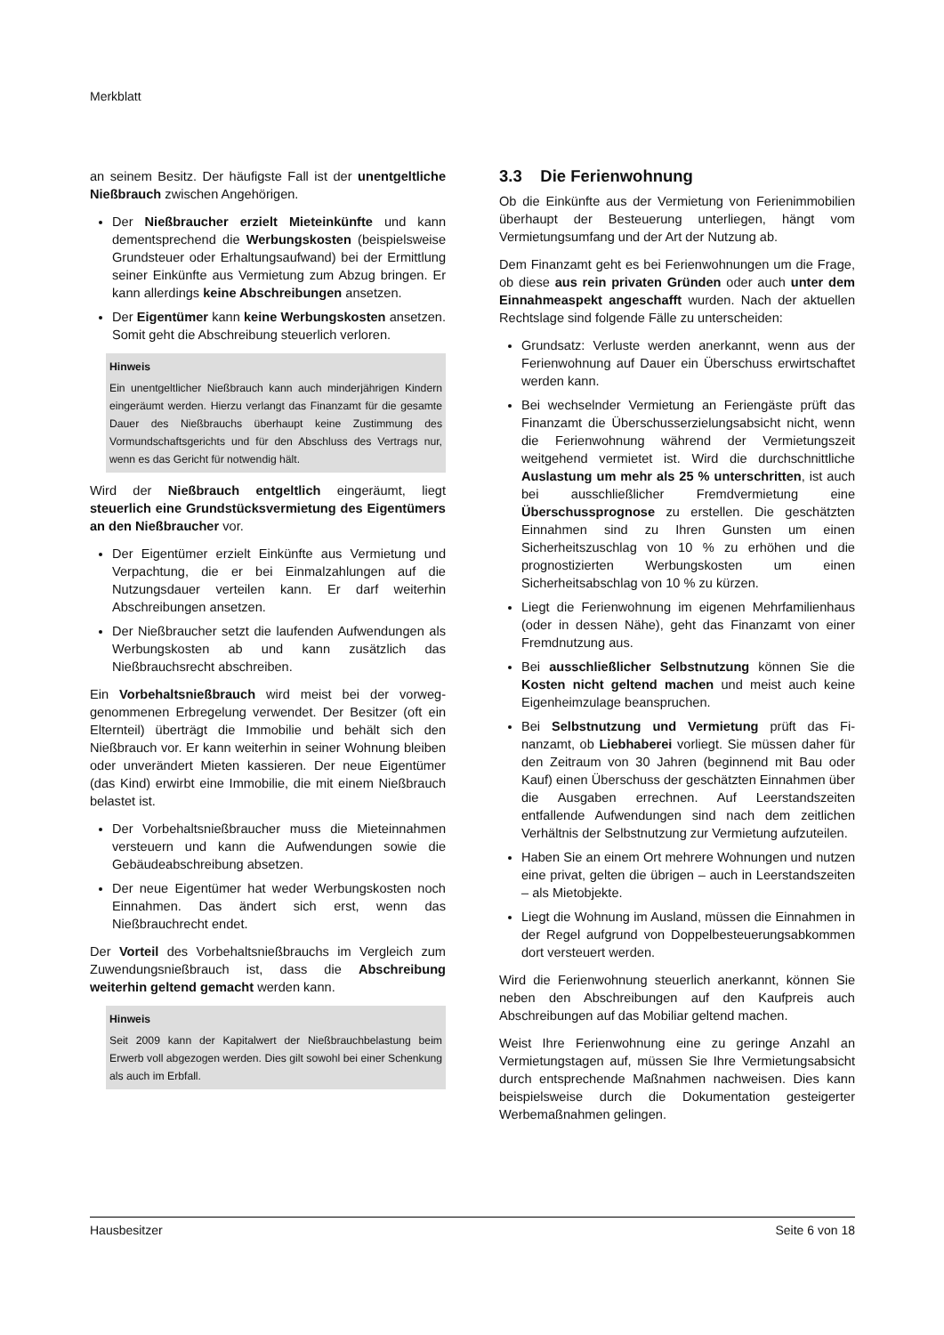Merkblatt
an seinem Besitz. Der häufigste Fall ist der unentgelt­liche Nießbrauch zwischen Angehörigen.
Der Nießbraucher erzielt Mieteinkünfte und kann dementsprechend die Werbungskosten (bei­spielsweise Grundsteuer oder Erhaltungsaufwand) bei der Ermittlung seiner Einkünfte aus Vermietung zum Abzug bringen. Er kann allerdings keine Ab­schreibungen ansetzen.
Der Eigentümer kann keine Werbungskosten an­setzen. Somit geht die Abschreibung steuerlich ver­loren.
Hinweis
Ein unentgeltlicher Nießbrauch kann auch minderjährigen Kindern eingeräumt werden. Hierzu verlangt das Finanzamt für die gesamte Dauer des Nießbrauchs überhaupt keine Zustimmung des Vormundschaftsgerichts und für den Ab­schluss des Vertrags nur, wenn es das Gericht für notwen­dig hält.
Wird der Nießbrauch entgeltlich eingeräumt, liegt steuerlich eine Grundstücksvermietung des Eigen­tümers an den Nießbraucher vor.
Der Eigentümer erzielt Einkünfte aus Vermietung und Verpachtung, die er bei Einmalzahlungen auf die Nutzungsdauer verteilen kann. Er darf weiterhin Abschreibungen ansetzen.
Der Nießbraucher setzt die laufenden Aufwendun­gen als Werbungskosten ab und kann zusätzlich das Nießbrauchsrecht abschreiben.
Ein Vorbehaltsnießbrauch wird meist bei der vorweg­genommenen Erbregelung verwendet. Der Besitzer (oft ein Elternteil) überträgt die Immobilie und behält sich den Nießbrauch vor. Er kann weiterhin in seiner Woh­nung bleiben oder unverändert Mieten kassieren. Der neue Eigentümer (das Kind) erwirbt eine Immobilie, die mit einem Nießbrauch belastet ist.
Der Vorbehaltsnießbraucher muss die Mieteinnah­men versteuern und kann die Aufwendungen sowie die Gebäudeabschreibung absetzen.
Der neue Eigentümer hat weder Werbungskosten noch Einnahmen. Das ändert sich erst, wenn das Nießbrauchrecht endet.
Der Vorteil des Vorbehaltsnießbrauchs im Vergleich zum Zuwendungsnießbrauch ist, dass die Abschrei­bung weiterhin geltend gemacht werden kann.
Hinweis
Seit 2009 kann der Kapitalwert der Nießbrauchbelastung beim Erwerb voll abgezogen werden. Dies gilt sowohl bei einer Schenkung als auch im Erbfall.
3.3 Die Ferienwohnung
Ob die Einkünfte aus der Vermietung von Ferienimmo­bilien überhaupt der Besteuerung unterliegen, hängt vom Vermietungsumfang und der Art der Nutzung ab.
Dem Finanzamt geht es bei Ferienwohnungen um die Frage, ob diese aus rein privaten Gründen oder auch unter dem Einnahmeaspekt angeschafft wurden. Nach der aktuellen Rechtslage sind folgende Fälle zu unterscheiden:
Grundsatz: Verluste werden anerkannt, wenn aus der Ferienwohnung auf Dauer ein Überschuss er­wirtschaftet werden kann.
Bei wechselnder Vermietung an Feriengäste prüft das Finanzamt die Überschusserzielungsabsicht nicht, wenn die Ferienwohnung während der Ver­mietungszeit weitgehend vermietet ist. Wird die durchschnittliche Auslastung um mehr als 25 % unterschritten, ist auch bei ausschließlicher Fremdvermietung eine Überschussprognose zu erstellen. Die geschätzten Einnahmen sind zu Ihren Gunsten um einen Sicherheitszuschlag von 10 % zu erhöhen und die prognostizierten Werbungskosten um einen Sicherheitsabschlag von 10 % zu kürzen.
Liegt die Ferienwohnung im eigenen Mehrfamilien­haus (oder in dessen Nähe), geht das Finanzamt von einer Fremdnutzung aus.
Bei ausschließlicher Selbstnutzung können Sie die Kosten nicht geltend machen und meist auch keine Eigenheimzulage beanspruchen.
Bei Selbstnutzung und Vermietung prüft das Fi­nanzamt, ob Liebhaberei vorliegt. Sie müssen da­her für den Zeitraum von 30 Jahren (beginnend mit Bau oder Kauf) einen Überschuss der geschätzten Einnahmen über die Ausgaben errechnen. Auf Leerstandszeiten entfallende Aufwendungen sind nach dem zeitlichen Verhältnis der Selbstnutzung zur Vermietung aufzuteilen.
Haben Sie an einem Ort mehrere Wohnungen und nutzen eine privat, gelten die übrigen – auch in Leerstandszeiten – als Mietobjekte.
Liegt die Wohnung im Ausland, müssen die Ein­nahmen in der Regel aufgrund von Doppelbesteue­rungsabkommen dort versteuert werden.
Wird die Ferienwohnung steuerlich anerkannt, können Sie neben den Abschreibungen auf den Kaufpreis auch Abschreibungen auf das Mobiliar geltend machen.
Weist Ihre Ferienwohnung eine zu geringe Anzahl an Vermietungstagen auf, müssen Sie Ihre Vermietungs­absicht durch entsprechende Maßnahmen nachweisen. Dies kann beispielsweise durch die Dokumentation ge­steigerter Werbemaßnahmen gelingen.
Hausbesitzer Seite 6 von 18